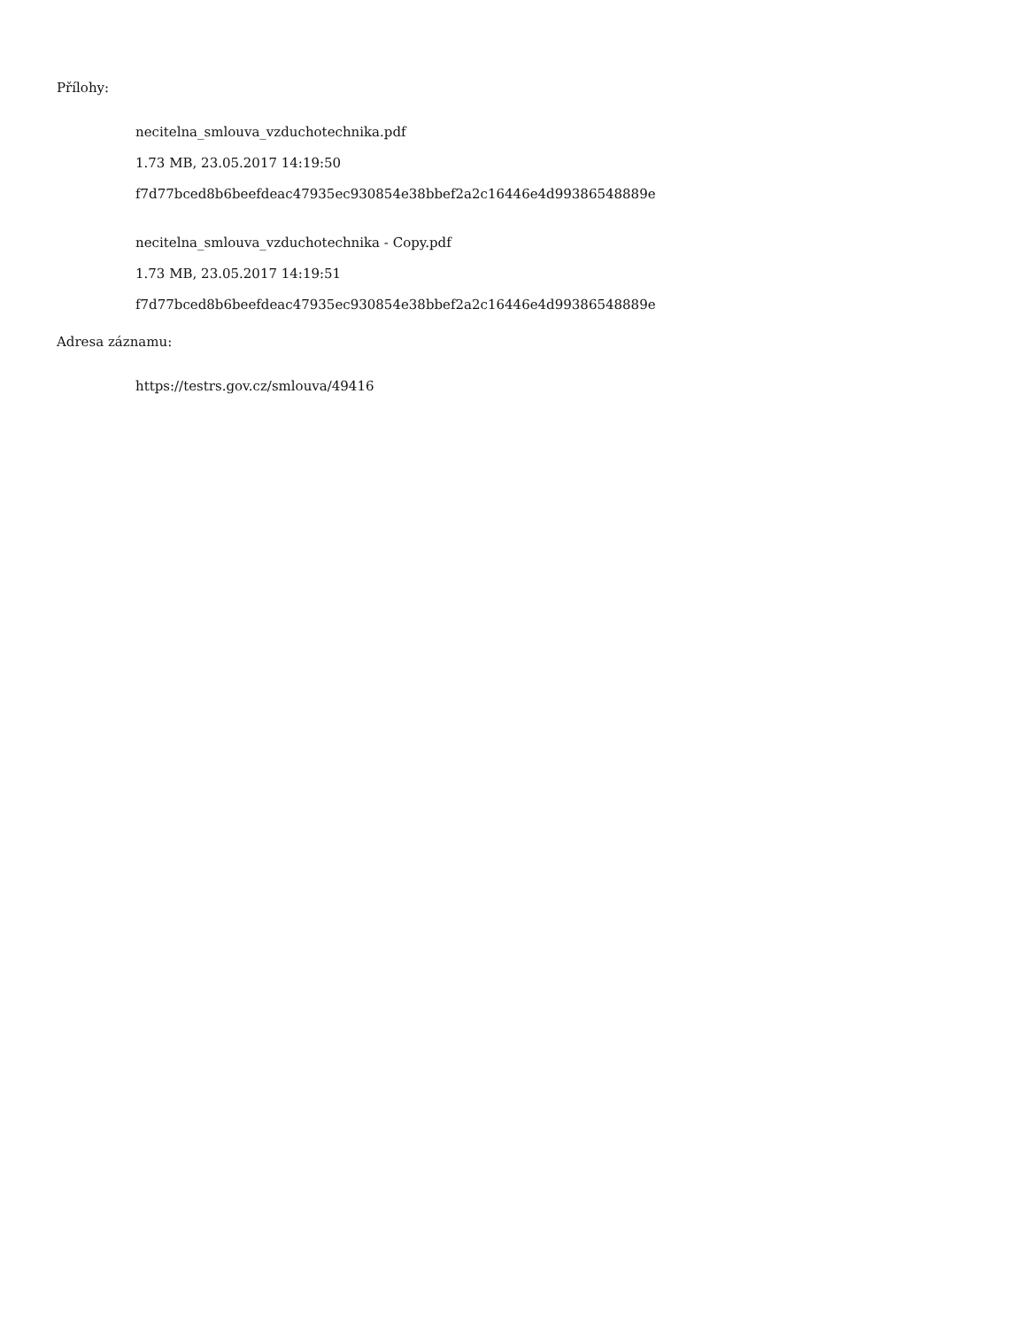Přílohy:
necitelna_smlouva_vzduchotechnika.pdf
1.73 MB, 23.05.2017 14:19:50
f7d77bced8b6beefdeac47935ec930854e38bbef2a2c16446e4d99386548889e
necitelna_smlouva_vzduchotechnika - Copy.pdf
1.73 MB, 23.05.2017 14:19:51
f7d77bced8b6beefdeac47935ec930854e38bbef2a2c16446e4d99386548889e
Adresa záznamu:
https://testrs.gov.cz/smlouva/49416